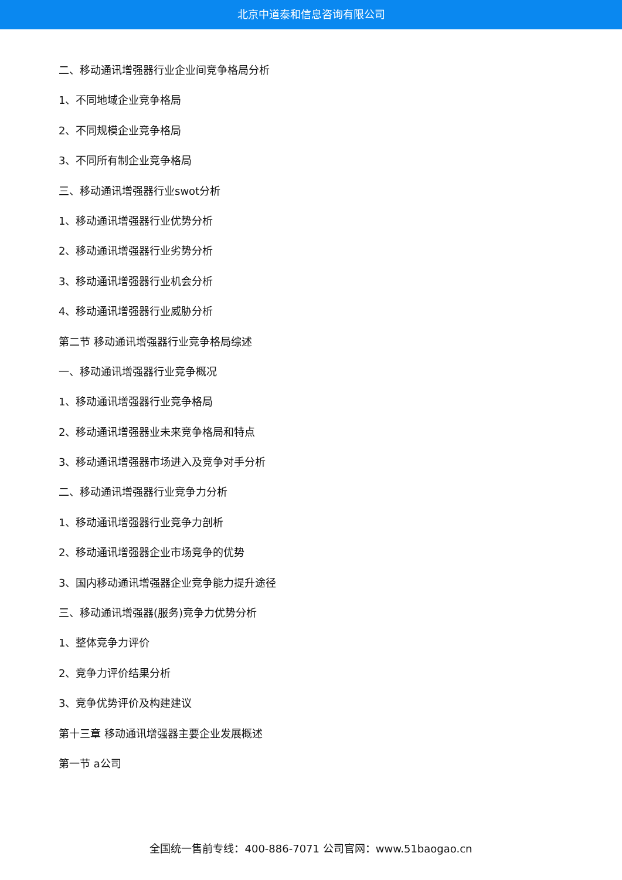北京中道泰和信息咨询有限公司
二、移动通讯增强器行业企业间竞争格局分析
1、不同地域企业竞争格局
2、不同规模企业竞争格局
3、不同所有制企业竞争格局
三、移动通讯增强器行业swot分析
1、移动通讯增强器行业优势分析
2、移动通讯增强器行业劣势分析
3、移动通讯增强器行业机会分析
4、移动通讯增强器行业威胁分析
第二节 移动通讯增强器行业竞争格局综述
一、移动通讯增强器行业竞争概况
1、移动通讯增强器行业竞争格局
2、移动通讯增强器业未来竞争格局和特点
3、移动通讯增强器市场进入及竞争对手分析
二、移动通讯增强器行业竞争力分析
1、移动通讯增强器行业竞争力剖析
2、移动通讯增强器企业市场竞争的优势
3、国内移动通讯增强器企业竞争能力提升途径
三、移动通讯增强器(服务)竞争力优势分析
1、整体竞争力评价
2、竞争力评价结果分析
3、竞争优势评价及构建建议
第十三章 移动通讯增强器主要企业发展概述
第一节 a公司
全国统一售前专线：400-886-7071 公司官网：www.51baogao.cn